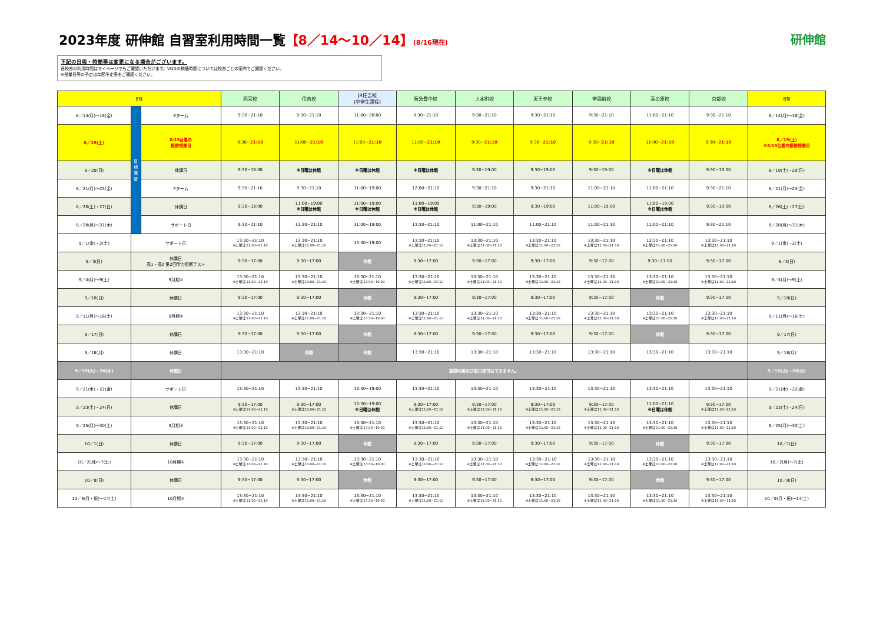2023年度 研伸館 自習室利用時間一覧【8／14～10／14】(8/16現在)
研伸館
下記の日程・時間帯は変更になる場合がございます。
各校舎の利用時間はマイページでもご確認いただけます。VODの視聴時間については校舎ごとの案内でご確認ください。
※授業日等の予定は年間予定表をご確認ください。
| 日程 | | | 西宮校 | 住吉校 | JR住吉校 (中学生課程) | 阪急豊中校 | 上本町校 | 天王寺校 | 学園前校 | 高の原校 | 京都校 | 日程 |
| --- | --- | --- | --- | --- | --- | --- | --- | --- | --- | --- | --- | --- |
| 8／14(月)～18(金) | 夏期講習 | Eターム | 9:30−21:10 | 9:30−21:10 | 11:00−20:00 | 9:30−21:10 | 9:30−21:10 | 9:30−21:10 | 9:30−21:10 | 11:00−21:10 | 9:30−21:10 | 8／14(月)～18(金) |
| 8／19(土) | | 8/15台風の 振替授業日 | 9:30− 21:10 | 11:00− 21:10 | 11:00− 21:10 | 11:00− 21:10 | 9:30− 21:10 | 9:30− 21:10 | 9:30− 21:10 | 11:00− 21:10 | 9:30− 21:10 | 8／19(土) ※8/15台風の振替授業日 |
| 8／20(日) | | 休講日 | 9:30−19:00 | ※日曜は休館 | ※日曜は休館 | ※日曜は休館 | 9:30−19:00 | 9:30−19:00 | 9:30−19:00 | ※日曜は休館 | 9:30−19:00 | 8／19(土)・20(日) |
| 8／21(月)～25(金) | | Fターム | 9:30−21:10 | 9:30−21:10 | 11:00−19:00 | 12:00−21:10 | 9:30−21:10 | 9:30−21:10 | 11:00−21:10 | 11:00−21:10 | 9:30−21:10 | 8／21(月)～25(金) |
| 8／26(土)・27(日) | | 休講日 | 9:30−19:00 | 11:00−19:00 ※日曜は休館 | 11:00−19:00 ※日曜は休館 | 11:00−19:00 ※日曜は休館 | 9:30−19:00 | 9:30−19:00 | 11:00−19:00 | 11:00−19:00 ※日曜は休館 | 9:30−19:00 | 8／26(土)・27(日) |
| 8／28(月)～31(木) | | サポート日 | 9:30−21:10 | 13:30−21:10 | 11:00−19:00 | 13:30−21:10 | 11:00−21:10 | 11:00−21:10 | 11:00−21:10 | 11:00−21:10 | 9:30−21:10 | 8／28(月)～31(木) |
| 9／1(金)・2(土) | サポート日 | | 13:30−21:10 ※土曜は11:00−21:10 | 13:30−21:10 ※土曜は11:00−21:10 | 13:30−19:00 | 13:30−21:10 ※土曜は11:00−21:10 | 13:30−21:10 ※土曜は11:00−21:10 | 13:30−21:10 ※土曜は11:00−21:10 | 13:30−21:10 ※土曜は11:00−21:10 | 13:30−21:10 ※土曜は11:00−21:10 | 13:30−21:10 ※土曜は11:00−21:10 | 9／1(金)・2(土) |
| 9／3(日) | 休講日 高1・高2 第2回学力診断テスト | | 9:30−17:00 | 9:30−17:00 | 休館 | 9:30−17:00 | 9:30−17:00 | 9:30−17:00 | 9:30−17:00 | 9:30−17:00 | 9:30−17:00 | 9／3(日) |
| 9／4(月)～9(土) | 9月期① | | 13:30−21:10 ※土曜は11:00−21:10 | 13:30−21:10 ※土曜は11:00−21:10 | 13:30−21:10 ※土曜は13:30−19:00 | 13:30−21:10 ※土曜は11:00−21:10 | 13:30−21:10 ※土曜は11:00−21:10 | 13:30−21:10 ※土曜は11:00−21:10 | 13:30−21:10 ※土曜は11:00−21:10 | 13:30−21:10 ※土曜は11:00−21:10 | 13:30−21:10 ※土曜は11:00−21:10 | 9／4(月)～9(土) |
| 9／10(日) | 休講日 | | 9:30−17:00 | 9:30−17:00 | 休館 | 9:30−17:00 | 9:30−17:00 | 9:30−17:00 | 9:30−17:00 | 休館 | 9:30−17:00 | 9／10(日) |
| 9／11(月)～16(土) | 9月期② | | 13:30−21:10 ※土曜は11:00−21:10 | 13:30−21:10 ※土曜は11:00−21:10 | 13:30−21:10 ※土曜は13:30−19:00 | 13:30−21:10 ※土曜は11:00−21:10 | 13:30−21:10 ※土曜は11:00−21:10 | 13:30−21:10 ※土曜は11:00−21:10 | 13:30−21:10 ※土曜は11:00−21:10 | 13:30−21:10 ※土曜は11:00−21:10 | 13:30−21:10 ※土曜は11:00−21:10 | 9／11(月)～16(土) |
| 9／17(日) | 休講日 | | 9:30−17:00 | 9:30−17:00 | 休館 | 9:30−17:00 | 9:30−17:00 | 9:30−17:00 | 9:30−17:00 | 休館 | 9:30−17:00 | 9／17(日) |
| 9／18(月) | 休講日 | | 13:30−21:10 | 休館 | 休館 | 13:30−21:10 | 13:30−21:10 | 13:30−21:10 | 13:30−21:10 | 13:30−21:10 | 13:30−21:10 | 9／18(月) |
| 9／19(火)・20(水) | 休館日 | | 施設利用及び窓口受付はできません。 | | | | | | | | | 9／19(火)・20(水) |
| 9／21(木)・22(金) | サポート日 | | 13:30−21:10 | 13:30−21:10 | 13:30−19:00 | 13:30−21:10 | 13:30−21:10 | 13:30−21:10 | 13:30−21:10 | 13:30−21:10 | 13:30−21:10 | 9／21(木)・22(金) |
| 9／23(土)・24(日) | 休講日 | | 9:30−17:00 ※土曜は11:00−21:10 | 9:30−17:00 ※土曜は11:00−21:10 | 13:30−19:00 ※日曜は休館 | 9:30−17:00 ※土曜は11:00−21:10 | 9:30−17:00 ※土曜は11:00−21:10 | 9:30−17:00 ※土曜は11:00−21:10 | 9:30−17:00 ※土曜は11:00−21:10 | 11:00−21:10 ※日曜は休館 | 9:30−17:00 ※土曜は11:00−21:10 | 9／23(土)・24(日) |
| 9／25(月)～30(土) | 9月期③ | | 13:30−21:10 ※土曜は11:00−21:10 | 13:30−21:10 ※土曜は11:00−21:10 | 13:30−21:10 ※土曜は13:30−19:00 | 13:30−21:10 ※土曜は11:00−21:10 | 13:30−21:10 ※土曜は11:00−21:10 | 13:30−21:10 ※土曜は11:00−21:10 | 13:30−21:10 ※土曜は11:00−21:10 | 13:30−21:10 ※土曜は11:00−21:10 | 13:30−21:10 ※土曜は11:00−21:10 | 9／25(月)～30(土) |
| 10／1(日) | 休講日 | | 9:30−17:00 | 9:30−17:00 | 休館 | 9:30−17:00 | 9:30−17:00 | 9:30−17:00 | 9:30−17:00 | 休館 | 9:30−17:00 | 10／1(日) |
| 10／2(月)～7(土) | 10月期① | | 13:30−21:10 ※土曜は11:00−21:10 | 13:30−21:10 ※土曜は11:00−21:10 | 13:30−21:10 ※土曜は13:30−19:00 | 13:30−21:10 ※土曜は11:00−21:10 | 13:30−21:10 ※土曜は11:00−21:10 | 13:30−21:10 ※土曜は11:00−21:10 | 13:30−21:10 ※土曜は11:00−21:10 | 13:30−21:10 ※土曜は11:00−21:10 | 13:30−21:10 ※土曜は11:00−21:10 | 10／2(月)～7(土) |
| 10／8(日) | 休講日 | | 9:30−17:00 | 9:30−17:00 | 休館 | 9:30−17:00 | 9:30−17:00 | 9:30−17:00 | 9:30−17:00 | 休館 | 9:30−17:00 | 10／8(日) |
| 10／9(月・祝)～14(土) | 10月期② | | 13:30−21:10 ※土曜は11:00−21:10 | 13:30−21:10 ※土曜は11:00−21:10 | 13:30−21:10 ※土曜は13:30−19:00 | 13:30−21:10 ※土曜は11:00−21:10 | 13:30−21:10 ※土曜は11:00−21:10 | 13:30−21:10 ※土曜は11:00−21:10 | 13:30−21:10 ※土曜は11:00−21:10 | 13:30−21:10 ※土曜は11:00−21:10 | 13:30−21:10 ※土曜は11:00−21:10 | 10／9(月・祝)～14(土) |